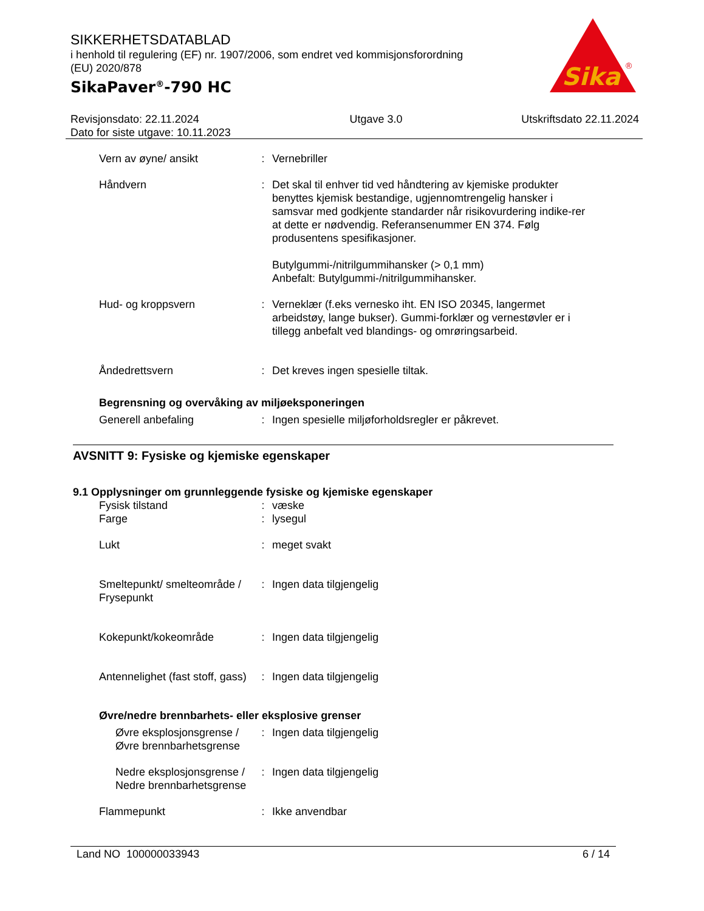SIKKERHETSDATABLAD
i henhold til regulering (EF) nr. 1907/2006, som endret ved kommisjonsforordning (EU) 2020/878
SikaPaver<sup>®</sup>-790 HC
Sika
®
Revisjonsdato: 22.11.2024
Dato for siste utgave: 10.11.2023
Utgave 3.0 Utskriftsdato 22.11.2024
Vern av øyne/ ansikt : Vernebriller
Håndvern : Det skal til enhver tid ved håndtering av kjemiske produkter benyttes kjemisk bestandige, ugjennomtrengelig hansker i samsvar med godkjente standarder når risikovurdering indike-rer at dette er nødvendig. Referansenummer EN 374. Følg produsentens spesifikasjoner.
Butylgummi-/nitrilgummihansker (> 0,1 mm)
Anbefalt: Butylgummi-/nitrilgummihansker.
Hud- og kroppsvern : Verneklær (f.eks vernesko iht. EN ISO 20345, langermet arbeidstøy, lange bukser). Gummi-forklær og vernestøvler er i tillegg anbefalt ved blandings- og omrøringsarbeid.
Åndedrettsvern : Det kreves ingen spesielle tiltak.
Begrensning og overvåking av miljøeksponeringen
Generell anbefaling : Ingen spesielle miljøforholdsregler er påkrevet.
AVSNITT 9: Fysiske og kjemiske egenskaper
9.1 Opplysninger om grunnleggende fysiske og kjemiske egenskaper
Fysisk tilstand : væske
Farge : lysegul
Lukt : meget svakt
Smeltepunkt/ smelteområde / Frysepunkt
: Ingen data tilgjengelig
Kokepunkt/kokeområde : Ingen data tilgjengelig
Antennelighet (fast stoff, gass)
: Ingen data tilgjengelig
Øvre/nedre brennbarhets- eller eksplosive grenser
Øvre eksplosjonsgrense / Øvre brennbarhetsgrense
: Ingen data tilgjengelig
Nedre eksplosjonsgrense / Nedre brennbarhetsgrense
: Ingen data tilgjengelig
Flammepunkt : Ikke anvendbar
Land NO 100000033943 6 / 14